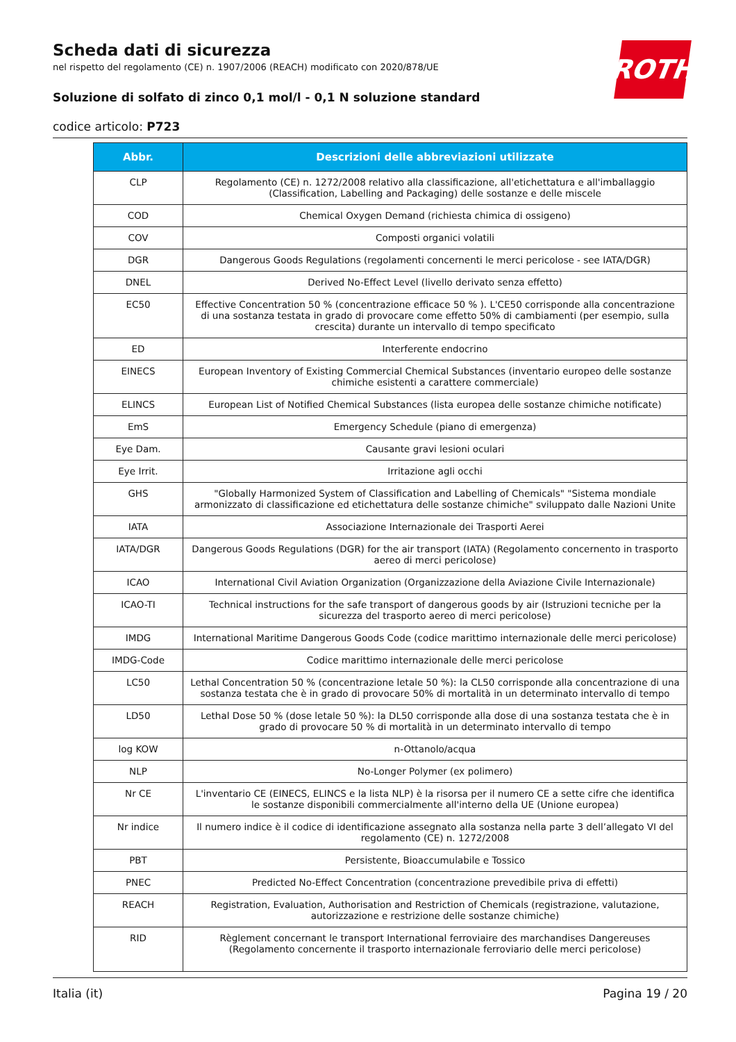ROTH
Scheda dati di sicurezza
nel rispetto del regolamento (CE) n. 1907/2006 (REACH) modificato con 2020/878/UE
Soluzione di solfato di zinco 0,1 mol/l - 0,1 N soluzione standard
codice articolo: P723
| Abbr. | Descrizioni delle abbreviazioni utilizzate |
| --- | --- |
| CLP | Regolamento (CE) n. 1272/2008 relativo alla classificazione, all'etichettatura e all'imballaggio (Classification, Labelling and Packaging) delle sostanze e delle miscele |
| COD | Chemical Oxygen Demand (richiesta chimica di ossigeno) |
| COV | Composti organici volatili |
| DGR | Dangerous Goods Regulations (regolamenti concernenti le merci pericolose - see IATA/DGR) |
| DNEL | Derived No-Effect Level (livello derivato senza effetto) |
| EC50 | Effective Concentration 50 % (concentrazione efficace 50 % ). L'CE50 corrisponde alla concentrazione di una sostanza testata in grado di provocare come effetto 50% di cambiamenti (per esempio, sulla crescita) durante un intervallo di tempo specificato |
| ED | Interferente endocrino |
| EINECS | European Inventory of Existing Commercial Chemical Substances (inventario europeo delle sostanze chimiche esistenti a carattere commerciale) |
| ELINCS | European List of Notified Chemical Substances (lista europea delle sostanze chimiche notificate) |
| EmS | Emergency Schedule (piano di emergenza) |
| Eye Dam. | Causante gravi lesioni oculari |
| Eye Irrit. | Irritazione agli occhi |
| GHS | "Globally Harmonized System of Classification and Labelling of Chemicals" "Sistema mondiale armonizzato di classificazione ed etichettatura delle sostanze chimiche" sviluppato dalle Nazioni Unite |
| IATA | Associazione Internazionale dei Trasporti Aerei |
| IATA/DGR | Dangerous Goods Regulations (DGR) for the air transport (IATA) (Regolamento concernento in trasporto aereo di merci pericolose) |
| ICAO | International Civil Aviation Organization (Organizzazione della Aviazione Civile Internazionale) |
| ICAO-TI | Technical instructions for the safe transport of dangerous goods by air (Istruzioni tecniche per la sicurezza del trasporto aereo di merci pericolose) |
| IMDG | International Maritime Dangerous Goods Code (codice marittimo internazionale delle merci pericolose) |
| IMDG-Code | Codice marittimo internazionale delle merci pericolose |
| LC50 | Lethal Concentration 50 % (concentrazione letale 50 %): la CL50 corrisponde alla concentrazione di una sostanza testata che è in grado di provocare 50% di mortalità in un determinato intervallo di tempo |
| LD50 | Lethal Dose 50 % (dose letale 50 %): la DL50 corrisponde alla dose di una sostanza testata che è in grado di provocare 50 % di mortalità in un determinato intervallo di tempo |
| log KOW | n-Ottanolo/acqua |
| NLP | No-Longer Polymer (ex polimero) |
| Nr CE | L'inventario CE (EINECS, ELINCS e la lista NLP) è la risorsa per il numero CE a sette cifre che identifica le sostanze disponibili commercialmente all'interno della UE (Unione europea) |
| Nr indice | Il numero indice è il codice di identificazione assegnato alla sostanza nella parte 3 dell’allegato VI del regolamento (CE) n. 1272/2008 |
| PBT | Persistente, Bioaccumulabile e Tossico |
| PNEC | Predicted No-Effect Concentration (concentrazione prevedibile priva di effetti) |
| REACH | Registration, Evaluation, Authorisation and Restriction of Chemicals (registrazione, valutazione, autorizzazione e restrizione delle sostanze chimiche) |
| RID | Règlement concernant le transport International ferroviaire des marchandises Dangereuses (Regolamento concernente il trasporto internazionale ferroviario delle merci pericolose) |
Italia (it) Pagina 19 / 20